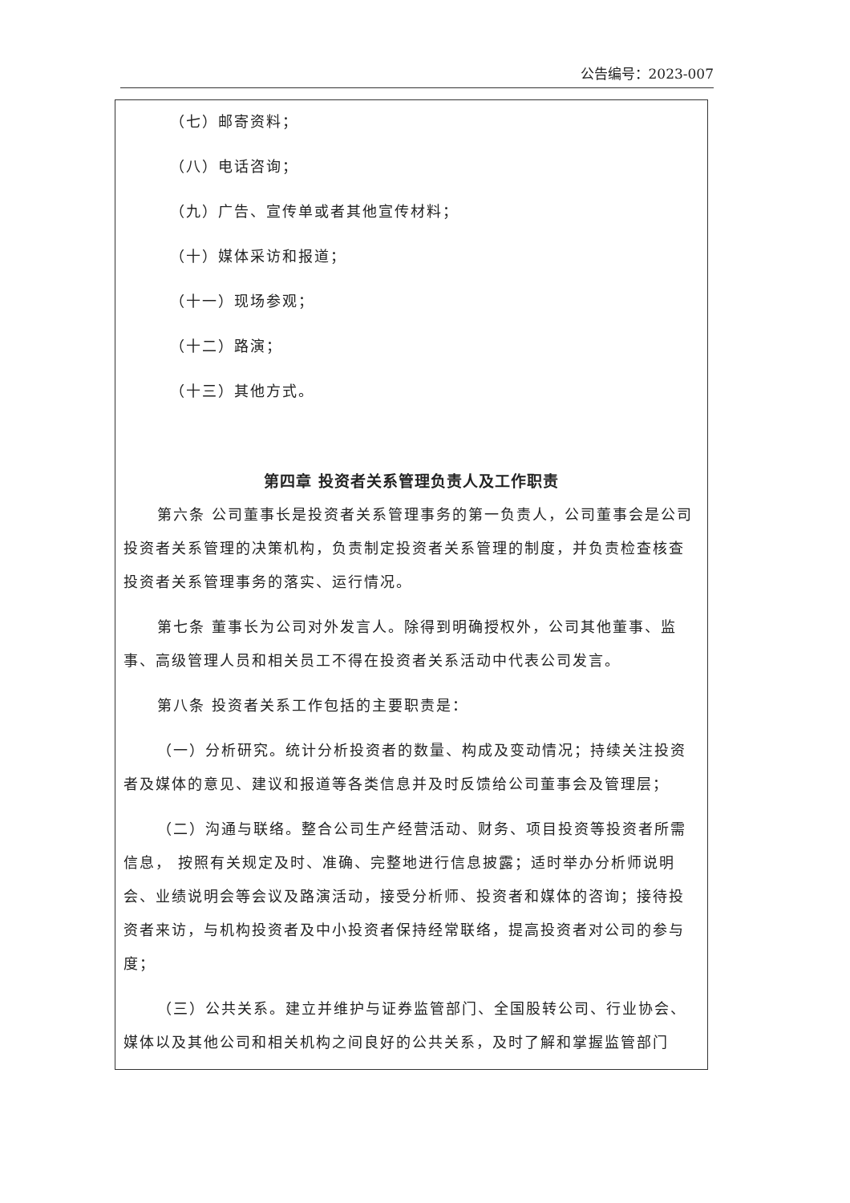公告编号：2023-007
（七）邮寄资料；
（八）电话咨询；
（九）广告、宣传单或者其他宣传材料；
（十）媒体采访和报道；
（十一）现场参观；
（十二）路演；
（十三）其他方式。
第四章 投资者关系管理负责人及工作职责
第六条 公司董事长是投资者关系管理事务的第一负责人，公司董事会是公司投资者关系管理的决策机构，负责制定投资者关系管理的制度，并负责检查核查投资者关系管理事务的落实、运行情况。
第七条 董事长为公司对外发言人。除得到明确授权外，公司其他董事、监事、高级管理人员和相关员工不得在投资者关系活动中代表公司发言。
第八条 投资者关系工作包括的主要职责是：
（一）分析研究。统计分析投资者的数量、构成及变动情况；持续关注投资者及媒体的意见、建议和报道等各类信息并及时反馈给公司董事会及管理层；
（二）沟通与联络。整合公司生产经营活动、财务、项目投资等投资者所需信息， 按照有关规定及时、准确、完整地进行信息披露；适时举办分析师说明会、业绩说明会等会议及路演活动，接受分析师、投资者和媒体的咨询；接待投资者来访，与机构投资者及中小投资者保持经常联络，提高投资者对公司的参与度；
（三）公共关系。建立并维护与证券监管部门、全国股转公司、行业协会、媒体以及其他公司和相关机构之间良好的公共关系，及时了解和掌握监管部门